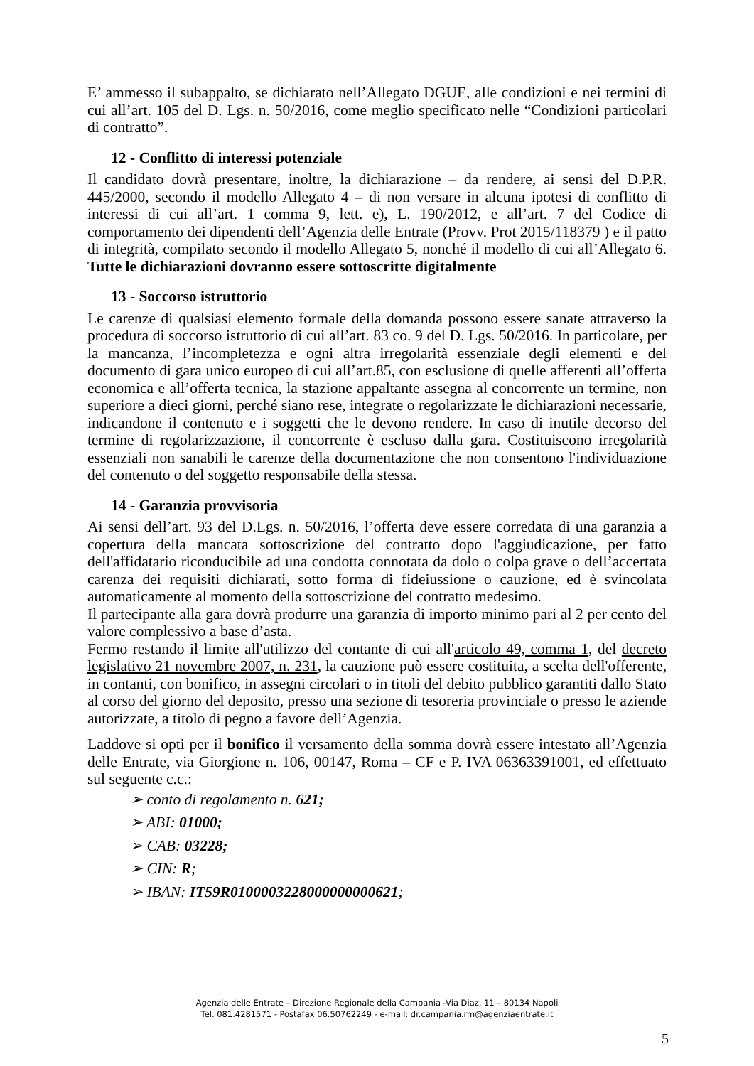E’ ammesso il subappalto, se dichiarato nell’Allegato DGUE, alle condizioni e nei termini di cui all’art. 105 del D. Lgs. n. 50/2016, come meglio specificato nelle “Condizioni particolari di contratto”.
12 - Conflitto di interessi potenziale
Il candidato dovrà presentare, inoltre, la dichiarazione – da rendere, ai sensi del D.P.R. 445/2000, secondo il modello Allegato 4 – di non versare in alcuna ipotesi di conflitto di interessi di cui all’art. 1 comma 9, lett. e), L. 190/2012, e all’art. 7 del Codice di comportamento dei dipendenti dell’Agenzia delle Entrate (Provv. Prot 2015/118379 ) e il patto di integrità, compilato secondo il modello Allegato 5, nonché il modello di cui all’Allegato 6. Tutte le dichiarazioni dovranno essere sottoscritte digitalmente
13 - Soccorso istruttorio
Le carenze di qualsiasi elemento formale della domanda possono essere sanate attraverso la procedura di soccorso istruttorio di cui all’art. 83 co. 9 del D. Lgs. 50/2016. In particolare, per la mancanza, l’incompletezza e ogni altra irregolarità essenziale degli elementi e del documento di gara unico europeo di cui all’art.85, con esclusione di quelle afferenti all’offerta economica e all’offerta tecnica, la stazione appaltante assegna al concorrente un termine, non superiore a dieci giorni, perché siano rese, integrate o regolarizzate le dichiarazioni necessarie, indicandone il contenuto e i soggetti che le devono rendere. In caso di inutile decorso del termine di regolarizzazione, il concorrente è escluso dalla gara. Costituiscono irregolarità essenziali non sanabili le carenze della documentazione che non consentono l'individuazione del contenuto o del soggetto responsabile della stessa.
14 - Garanzia provvisoria
Ai sensi dell’art. 93 del D.Lgs. n. 50/2016, l’offerta deve essere corredata di una garanzia a copertura della mancata sottoscrizione del contratto dopo l'aggiudicazione, per fatto dell'affidatario riconducibile ad una condotta connotata da dolo o colpa grave o dell’accertata carenza dei requisiti dichiarati, sotto forma di fideiussione o cauzione, ed è svincolata automaticamente al momento della sottoscrizione del contratto medesimo.
Il partecipante alla gara dovrà produrre una garanzia di importo minimo pari al 2 per cento del valore complessivo a base d’asta.
Fermo restando il limite all'utilizzo del contante di cui all'articolo 49, comma 1, del decreto legislativo 21 novembre 2007, n. 231, la cauzione può essere costituita, a scelta dell'offerente, in contanti, con bonifico, in assegni circolari o in titoli del debito pubblico garantiti dallo Stato al corso del giorno del deposito, presso una sezione di tesoreria provinciale o presso le aziende autorizzate, a titolo di pegno a favore dell’Agenzia.
Laddove si opti per il bonifico il versamento della somma dovrà essere intestato all’Agenzia delle Entrate, via Giorgione n. 106, 00147, Roma – CF e P. IVA 06363391001, ed effettuato sul seguente c.c.:
➢ conto di regolamento n. 621;
➢ ABI: 01000;
➢ CAB: 03228;
➢ CIN: R;
➢ IBAN: IT59R0100003228000000000621;
Agenzia delle Entrate – Direzione Regionale della Campania -Via Diaz, 11 – 80134 Napoli
Tel. 081.4281571 - Postafax 06.50762249 - e-mail: dr.campania.rm@agenziaentrate.it
5